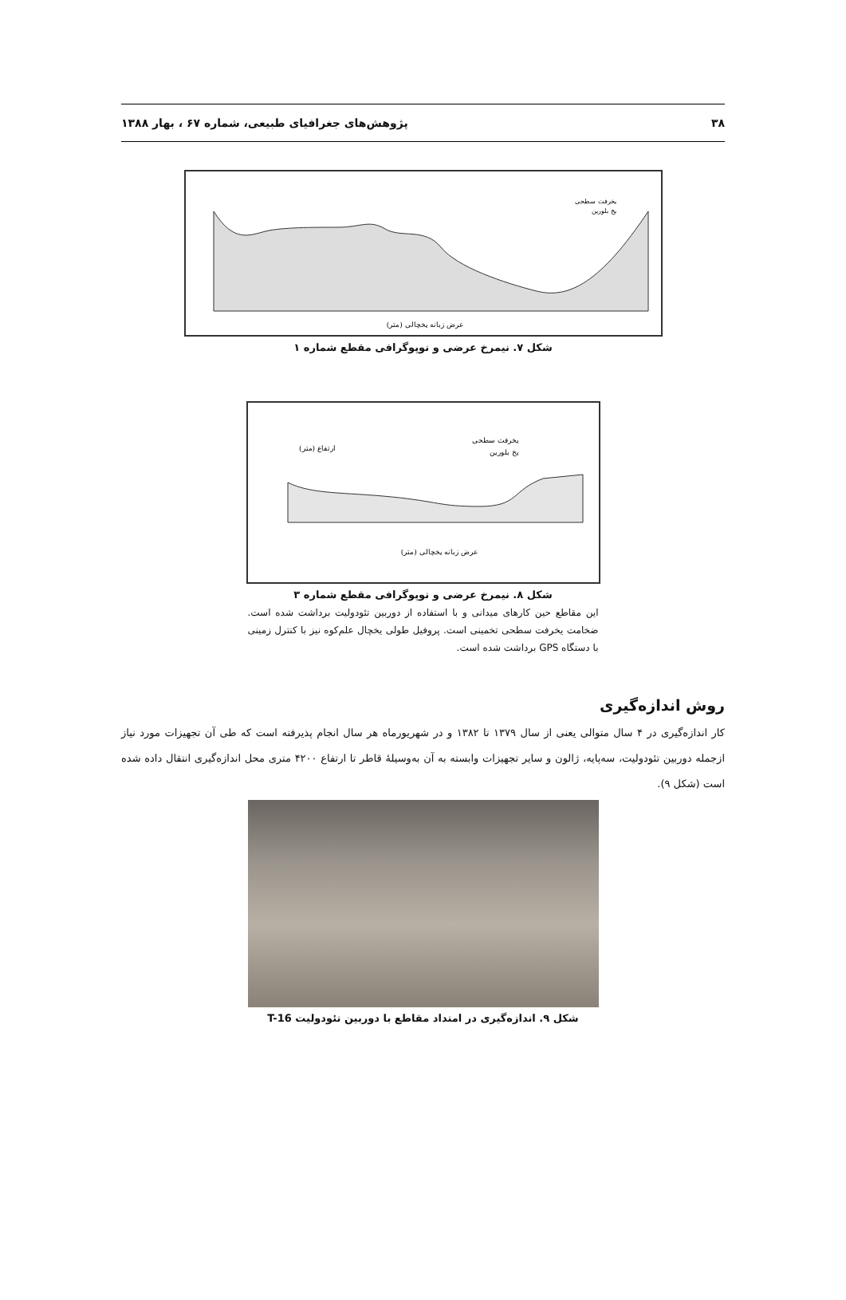۳۸ پژوهش‌های جغرافیای طبیعی، شماره ۶۷ ، بهار ۱۳۸۸
عرض زبانه یخچالی (متر)
یخرفت سطحی
یخ بلورین
شکل ۷. نیمرخ عرضی و توپوگرافی مقطع شماره ۱
یخرفت سطحی
یخ بلورین
ارتفاع (متر)
عرض زبانه یخچالی (متر)
شکل ۸. نیمرخ عرضی و توپوگرافی مقطع شماره ۳
این مقاطع حین کارهای میدانی و با استفاده از دوربین تئودولیت برداشت شده است. ضخامت یخرفت سطحی تخمینی است. پروفیل طولی یخچال علم‌کوه نیز با کنترل زمینی با دستگاه GPS برداشت شده است.
روش اندازه‌گیری
کار اندازه‌گیری در ۴ سال متوالی یعنی از سال ۱۳۷۹ تا ۱۳۸۲ و در شهریورماه هر سال انجام پذیرفته است که طی آن تجهیزات مورد نیاز ازجمله دوربین تئودولیت، سه‌پایه، ژالون و سایر تجهیزات وابسته به آن به‌وسیلهٔ قاطر تا ارتفاع ۴۲۰۰ متری محل اندازه‌گیری انتقال داده شده است (شکل ۹).
شکل ۹. اندازه‌گیری در امتداد مقاطع با دوربین تئودولیت T-16